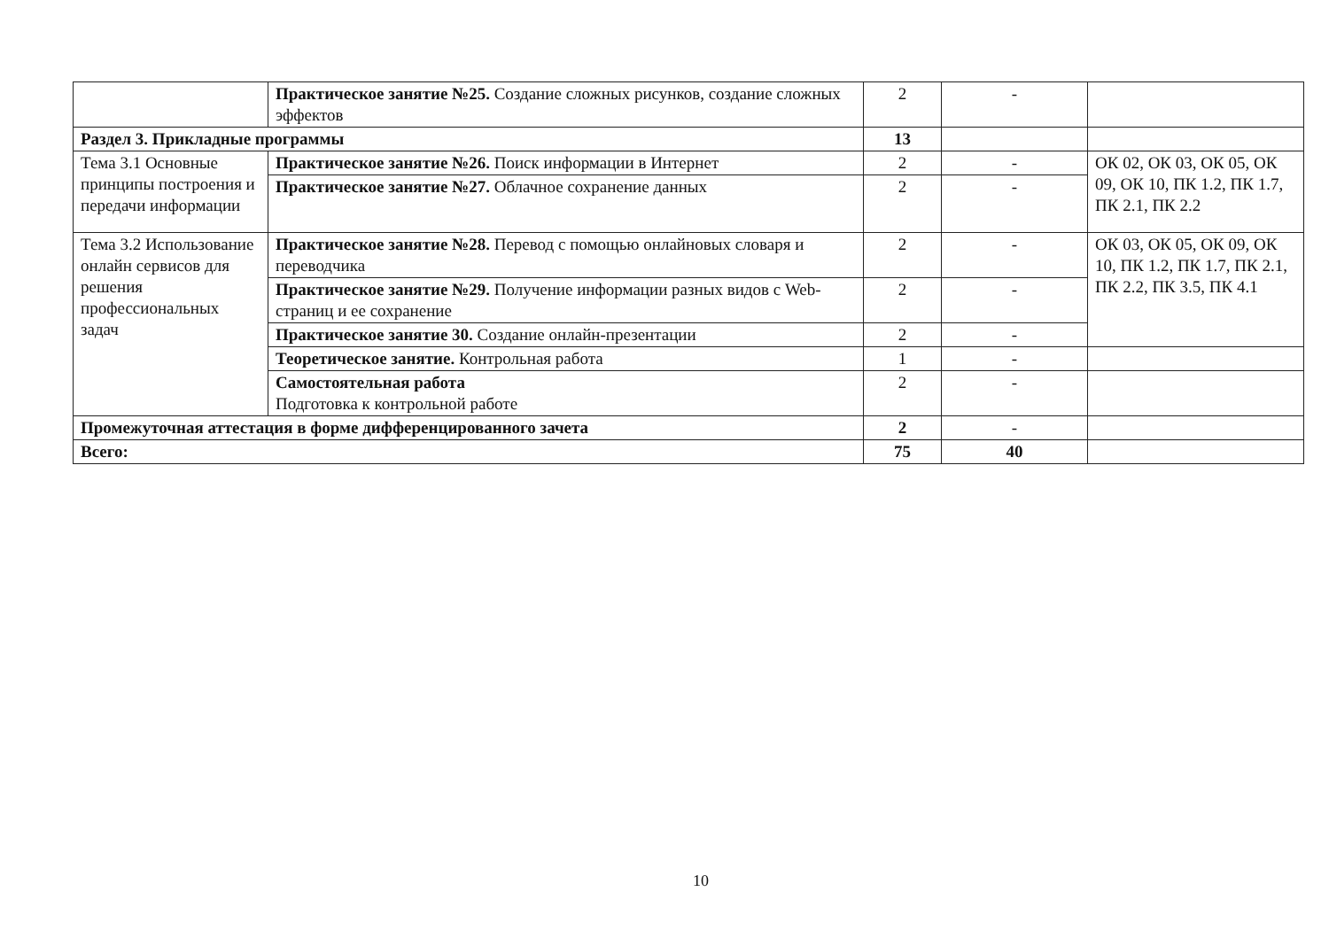| | Практическое занятие №25. Создание сложных рисунков, создание сложных эффектов | 2 | - | |
| Раздел 3. Прикладные программы | | 13 | | |
| Тема 3.1 Основные принципы построения и передачи информации | Практическое занятие №26. Поиск информации в Интернет | 2 | - | ОК 02, ОК 03, ОК 05, ОК 09, ОК 10, ПК 1.2, ПК 1.7, ПК 2.1, ПК 2.2 |
| | Практическое занятие №27. Облачное сохранение данных | 2 | - | |
| Тема 3.2 Использование онлайн сервисов для решения профессиональных задач | Практическое занятие №28. Перевод с помощью онлайновых словаря и переводчика | 2 | - | ОК 03, ОК 05, ОК 09, ОК 10, ПК 1.2, ПК 1.7, ПК 2.1, ПК 2.2, ПК 3.5, ПК 4.1 |
| | Практическое занятие №29. Получение информации разных видов с Web-страниц и ее сохранение | 2 | - | |
| | Практическое занятие 30. Создание онлайн-презентации | 2 | - | |
| | Теоретическое занятие. Контрольная работа | 1 | - | |
| | Самостоятельная работа Подготовка к контрольной работе | 2 | - | |
| Промежуточная аттестация в форме дифференцированного зачета | | 2 | - | |
| Всего: | | 75 | 40 | |
10